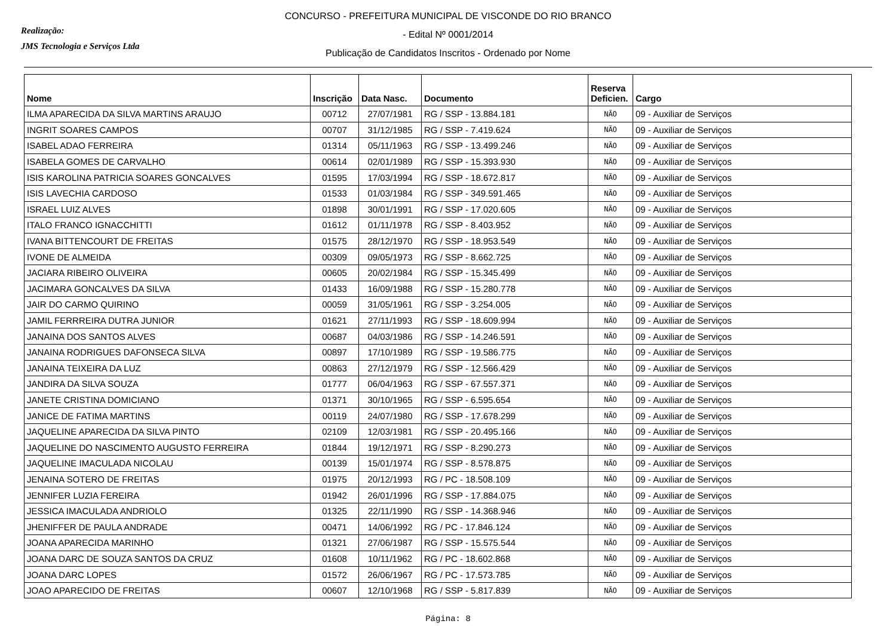Realização:
JMS Tecnologia e Serviços Ltda
CONCURSO - PREFEITURA MUNICIPAL DE VISCONDE DO RIO BRANCO
- Edital Nº 0001/2014
Publicação de Candidatos Inscritos - Ordenado por Nome
| Nome | Inscrição | Data Nasc. | Documento | Reserva Deficien. | Cargo |
| --- | --- | --- | --- | --- | --- |
| ILMA APARECIDA DA SILVA MARTINS ARAUJO | 00712 | 27/07/1981 | RG / SSP - 13.884.181 | NÃO | 09 - Auxiliar de Serviços |
| INGRIT SOARES CAMPOS | 00707 | 31/12/1985 | RG / SSP - 7.419.624 | NÃO | 09 - Auxiliar de Serviços |
| ISABEL ADAO FERREIRA | 01314 | 05/11/1963 | RG / SSP - 13.499.246 | NÃO | 09 - Auxiliar de Serviços |
| ISABELA GOMES DE CARVALHO | 00614 | 02/01/1989 | RG / SSP - 15.393.930 | NÃO | 09 - Auxiliar de Serviços |
| ISIS KAROLINA PATRICIA SOARES GONCALVES | 01595 | 17/03/1994 | RG / SSP - 18.672.817 | NÃO | 09 - Auxiliar de Serviços |
| ISIS LAVECHIA CARDOSO | 01533 | 01/03/1984 | RG / SSP - 349.591.465 | NÃO | 09 - Auxiliar de Serviços |
| ISRAEL LUIZ ALVES | 01898 | 30/01/1991 | RG / SSP - 17.020.605 | NÃO | 09 - Auxiliar de Serviços |
| ITALO FRANCO IGNACCHITTI | 01612 | 01/11/1978 | RG / SSP - 8.403.952 | NÃO | 09 - Auxiliar de Serviços |
| IVANA BITTENCOURT DE FREITAS | 01575 | 28/12/1970 | RG / SSP - 18.953.549 | NÃO | 09 - Auxiliar de Serviços |
| IVONE DE ALMEIDA | 00309 | 09/05/1973 | RG / SSP - 8.662.725 | NÃO | 09 - Auxiliar de Serviços |
| JACIARA RIBEIRO OLIVEIRA | 00605 | 20/02/1984 | RG / SSP - 15.345.499 | NÃO | 09 - Auxiliar de Serviços |
| JACIMARA GONCALVES DA SILVA | 01433 | 16/09/1988 | RG / SSP - 15.280.778 | NÃO | 09 - Auxiliar de Serviços |
| JAIR DO CARMO QUIRINO | 00059 | 31/05/1961 | RG / SSP - 3.254.005 | NÃO | 09 - Auxiliar de Serviços |
| JAMIL FERRREIRA DUTRA JUNIOR | 01621 | 27/11/1993 | RG / SSP - 18.609.994 | NÃO | 09 - Auxiliar de Serviços |
| JANAINA DOS SANTOS ALVES | 00687 | 04/03/1986 | RG / SSP - 14.246.591 | NÃO | 09 - Auxiliar de Serviços |
| JANAINA RODRIGUES DAFONSECA SILVA | 00897 | 17/10/1989 | RG / SSP - 19.586.775 | NÃO | 09 - Auxiliar de Serviços |
| JANAINA TEIXEIRA DA LUZ | 00863 | 27/12/1979 | RG / SSP - 12.566.429 | NÃO | 09 - Auxiliar de Serviços |
| JANDIRA DA SILVA SOUZA | 01777 | 06/04/1963 | RG / SSP - 67.557.371 | NÃO | 09 - Auxiliar de Serviços |
| JANETE CRISTINA DOMICIANO | 01371 | 30/10/1965 | RG / SSP - 6.595.654 | NÃO | 09 - Auxiliar de Serviços |
| JANICE DE FATIMA MARTINS | 00119 | 24/07/1980 | RG / SSP - 17.678.299 | NÃO | 09 - Auxiliar de Serviços |
| JAQUELINE APARECIDA DA SILVA PINTO | 02109 | 12/03/1981 | RG / SSP - 20.495.166 | NÃO | 09 - Auxiliar de Serviços |
| JAQUELINE DO NASCIMENTO AUGUSTO FERREIRA | 01844 | 19/12/1971 | RG / SSP - 8.290.273 | NÃO | 09 - Auxiliar de Serviços |
| JAQUELINE IMACULADA NICOLAU | 00139 | 15/01/1974 | RG / SSP - 8.578.875 | NÃO | 09 - Auxiliar de Serviços |
| JENAINA SOTERO DE FREITAS | 01975 | 20/12/1993 | RG / PC - 18.508.109 | NÃO | 09 - Auxiliar de Serviços |
| JENNIFER LUZIA FEREIRA | 01942 | 26/01/1996 | RG / SSP - 17.884.075 | NÃO | 09 - Auxiliar de Serviços |
| JESSICA IMACULADA ANDRIOLO | 01325 | 22/11/1990 | RG / SSP - 14.368.946 | NÃO | 09 - Auxiliar de Serviços |
| JHENIFFER DE PAULA ANDRADE | 00471 | 14/06/1992 | RG / PC - 17.846.124 | NÃO | 09 - Auxiliar de Serviços |
| JOANA APARECIDA MARINHO | 01321 | 27/06/1987 | RG / SSP - 15.575.544 | NÃO | 09 - Auxiliar de Serviços |
| JOANA DARC DE SOUZA SANTOS DA CRUZ | 01608 | 10/11/1962 | RG / PC - 18.602.868 | NÃO | 09 - Auxiliar de Serviços |
| JOANA DARC LOPES | 01572 | 26/06/1967 | RG / PC - 17.573.785 | NÃO | 09 - Auxiliar de Serviços |
| JOAO APARECIDO DE FREITAS | 00607 | 12/10/1968 | RG / SSP - 5.817.839 | NÃO | 09 - Auxiliar de Serviços |
Página: 8